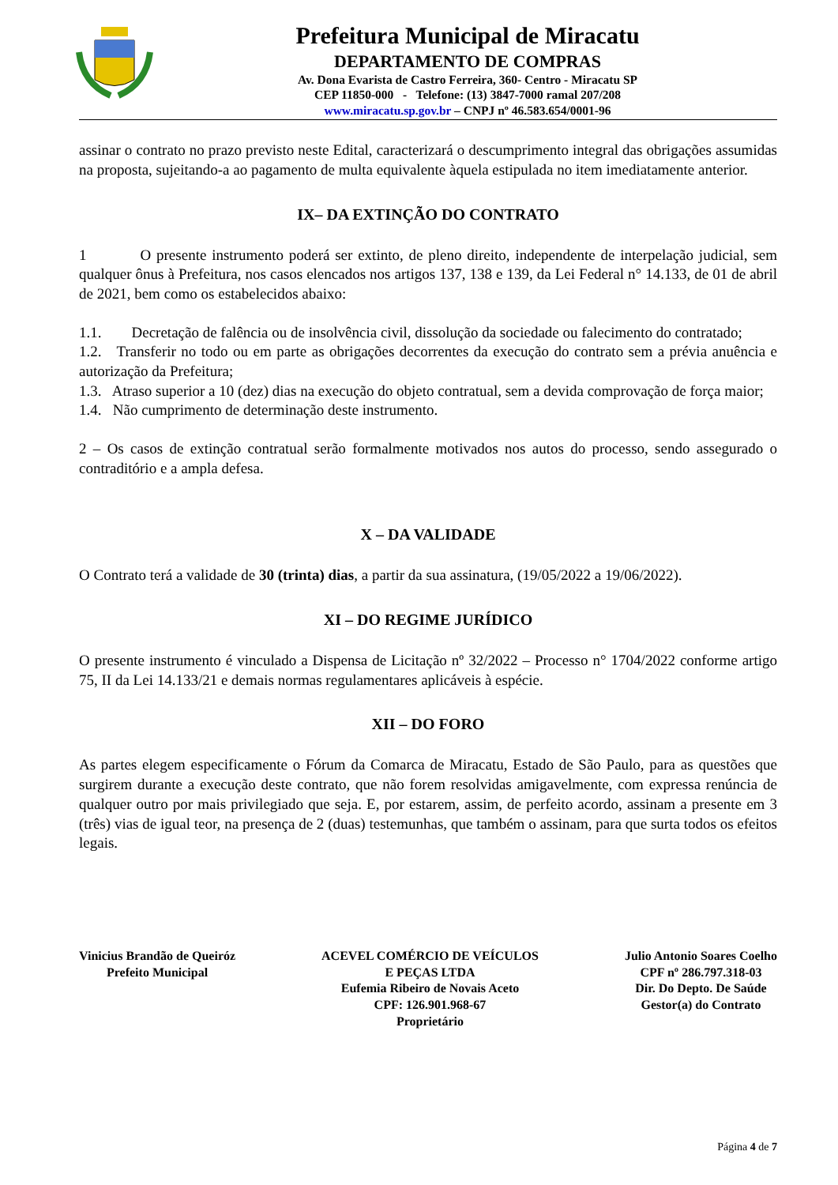Prefeitura Municipal de Miracatu
DEPARTAMENTO DE COMPRAS
Av. Dona Evarista de Castro Ferreira, 360- Centro - Miracatu SP
CEP 11850-000 - Telefone: (13) 3847-7000 ramal 207/208
www.miracatu.sp.gov.br – CNPJ nº 46.583.654/0001-96
assinar o contrato no prazo previsto neste Edital, caracterizará o descumprimento integral das obrigações assumidas na proposta, sujeitando-a ao pagamento de multa equivalente àquela estipulada no item imediatamente anterior.
IX– DA EXTINÇÃO DO CONTRATO
1 O presente instrumento poderá ser extinto, de pleno direito, independente de interpelação judicial, sem qualquer ônus à Prefeitura, nos casos elencados nos artigos 137, 138 e 139, da Lei Federal n° 14.133, de 01 de abril de 2021, bem como os estabelecidos abaixo:
1.1. Decretação de falência ou de insolvência civil, dissolução da sociedade ou falecimento do contratado;
1.2. Transferir no todo ou em parte as obrigações decorrentes da execução do contrato sem a prévia anuência e autorização da Prefeitura;
1.3. Atraso superior a 10 (dez) dias na execução do objeto contratual, sem a devida comprovação de força maior;
1.4. Não cumprimento de determinação deste instrumento.
2 – Os casos de extinção contratual serão formalmente motivados nos autos do processo, sendo assegurado o contraditório e a ampla defesa.
X – DA VALIDADE
O Contrato terá a validade de 30 (trinta) dias, a partir da sua assinatura, (19/05/2022 a 19/06/2022).
XI – DO REGIME JURÍDICO
O presente instrumento é vinculado a Dispensa de Licitação nº 32/2022 – Processo n° 1704/2022 conforme artigo 75, II da Lei 14.133/21 e demais normas regulamentares aplicáveis à espécie.
XII – DO FORO
As partes elegem especificamente o Fórum da Comarca de Miracatu, Estado de São Paulo, para as questões que surgirem durante a execução deste contrato, que não forem resolvidas amigavelmente, com expressa renúncia de qualquer outro por mais privilegiado que seja. E, por estarem, assim, de perfeito acordo, assinam a presente em 3 (três) vias de igual teor, na presença de 2 (duas) testemunhas, que também o assinam, para que surta todos os efeitos legais.
Vinicius Brandão de Queiróz
Prefeito Municipal
ACEVEL COMÉRCIO DE VEÍCULOS
E PEÇAS LTDA
Eufemia Ribeiro de Novais Aceto
CPF: 126.901.968-67
Proprietário
Julio Antonio Soares Coelho
CPF nº 286.797.318-03
Dir. Do Depto. De Saúde
Gestor(a) do Contrato
Página 4 de 7